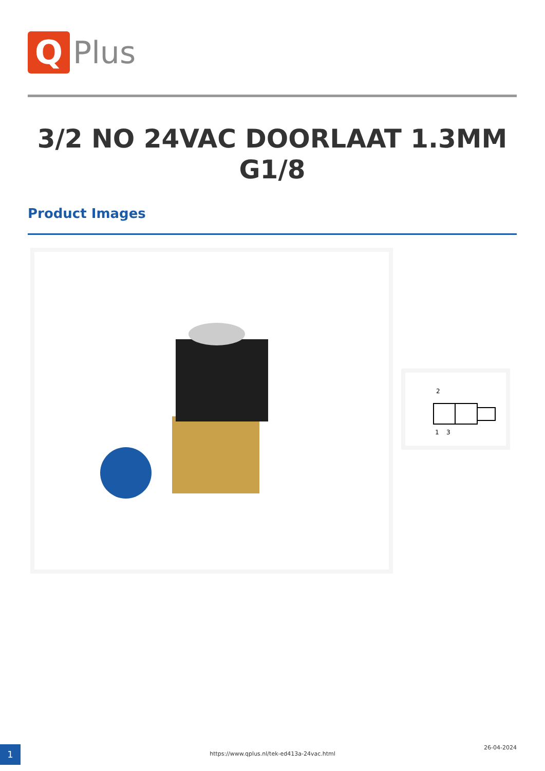Q
Plus
3/2 NO 24VAC DOORLAAT 1.3MM G1/8
Product Images
2
1
3
1
https://www.qplus.nl/tek-ed413a-24vac.html
26-04-2024